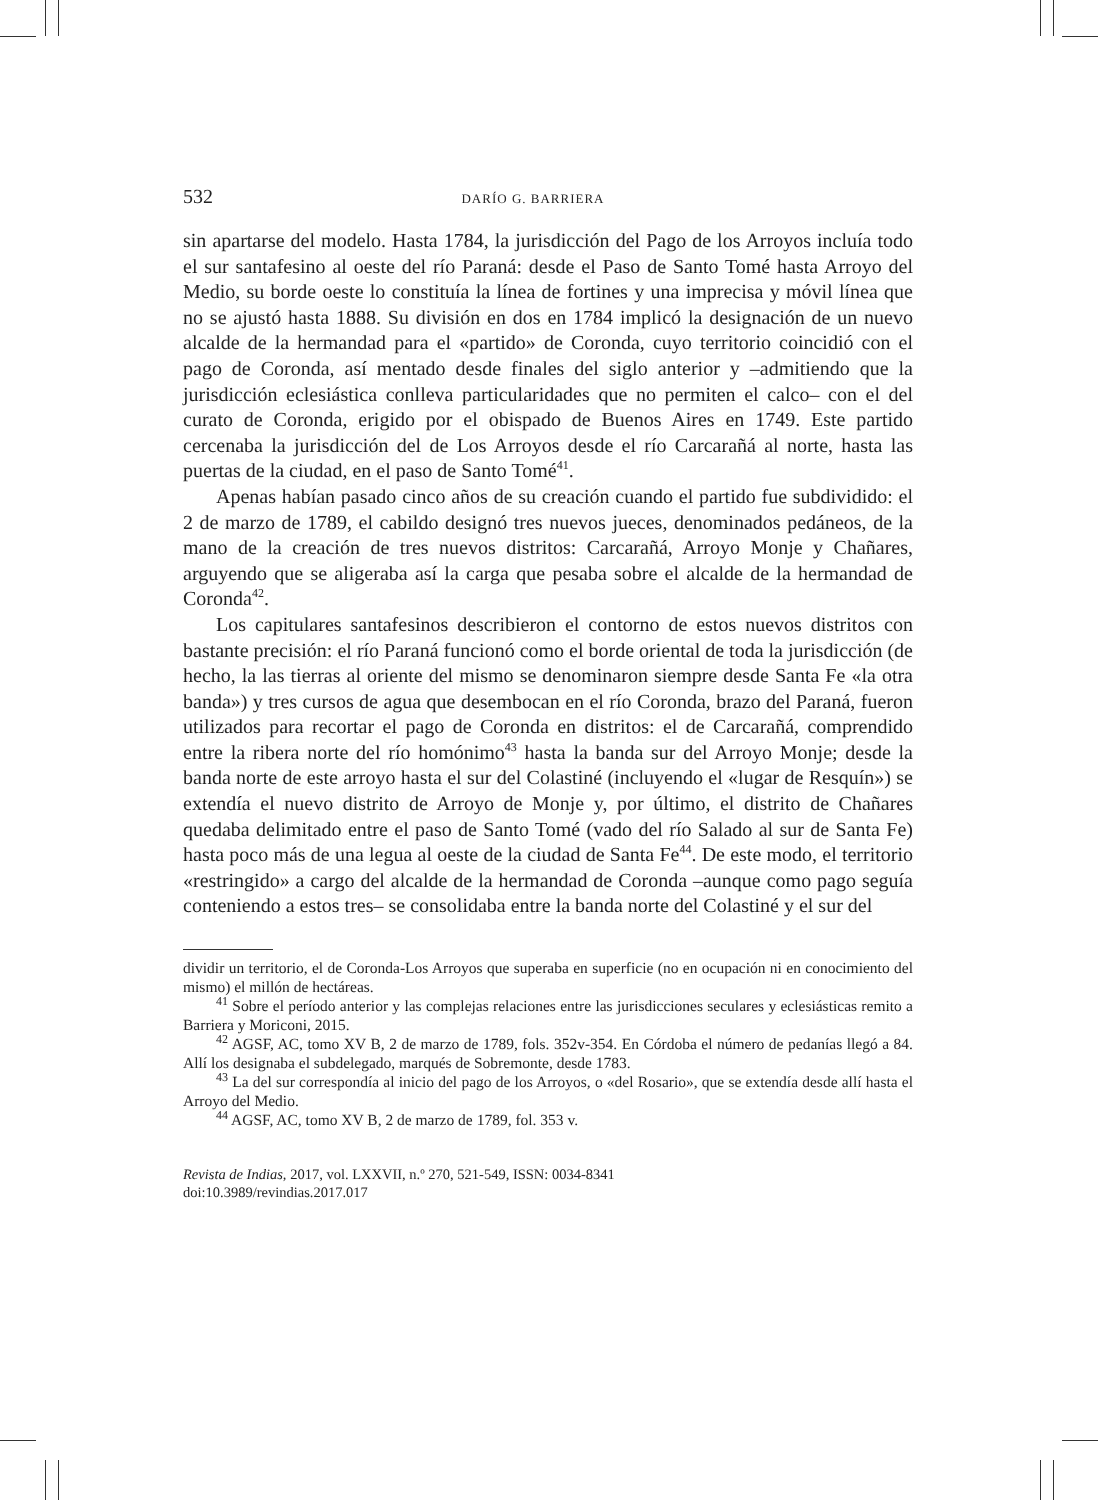532 DARÍO G. BARRIERA
sin apartarse del modelo. Hasta 1784, la jurisdicción del Pago de los Arroyos incluía todo el sur santafesino al oeste del río Paraná: desde el Paso de Santo Tomé hasta Arroyo del Medio, su borde oeste lo constituía la línea de fortines y una imprecisa y móvil línea que no se ajustó hasta 1888. Su división en dos en 1784 implicó la designación de un nuevo alcalde de la hermandad para el «partido» de Coronda, cuyo territorio coincidió con el pago de Coronda, así mentado desde finales del siglo anterior y –admitiendo que la jurisdicción eclesiástica conlleva particularidades que no permiten el calco– con el del curato de Coronda, erigido por el obispado de Buenos Aires en 1749. Este partido cercenaba la jurisdicción del de Los Arroyos desde el río Carcarañá al norte, hasta las puertas de la ciudad, en el paso de Santo Tomé<sup>41</sup>.
Apenas habían pasado cinco años de su creación cuando el partido fue subdividido: el 2 de marzo de 1789, el cabildo designó tres nuevos jueces, denominados pedáneos, de la mano de la creación de tres nuevos distritos: Carcarañá, Arroyo Monje y Chañares, arguyendo que se aligeraba así la carga que pesaba sobre el alcalde de la hermandad de Coronda<sup>42</sup>.
Los capitulares santafesinos describieron el contorno de estos nuevos distritos con bastante precisión: el río Paraná funcionó como el borde oriental de toda la jurisdicción (de hecho, la las tierras al oriente del mismo se denominaron siempre desde Santa Fe «la otra banda») y tres cursos de agua que desembocan en el río Coronda, brazo del Paraná, fueron utilizados para recortar el pago de Coronda en distritos: el de Carcarañá, comprendido entre la ribera norte del río homónimo<sup>43</sup> hasta la banda sur del Arroyo Monje; desde la banda norte de este arroyo hasta el sur del Colastiné (incluyendo el «lugar de Resquín») se extendía el nuevo distrito de Arroyo de Monje y, por último, el distrito de Chañares quedaba delimitado entre el paso de Santo Tomé (vado del río Salado al sur de Santa Fe) hasta poco más de una legua al oeste de la ciudad de Santa Fe<sup>44</sup>. De este modo, el territorio «restringido» a cargo del alcalde de la hermandad de Coronda –aunque como pago seguía conteniendo a estos tres– se consolidaba entre la banda norte del Colastiné y el sur del
dividir un territorio, el de Coronda-Los Arroyos que superaba en superficie (no en ocupación ni en conocimiento del mismo) el millón de hectáreas.
<sup>41</sup> Sobre el período anterior y las complejas relaciones entre las jurisdicciones seculares y eclesiásticas remito a Barriera y Moriconi, 2015.
<sup>42</sup> AGSF, AC, tomo XV B, 2 de marzo de 1789, fols. 352v-354. En Córdoba el número de pedanías llegó a 84. Allí los designaba el subdelegado, marqués de Sobremonte, desde 1783.
<sup>43</sup> La del sur correspondía al inicio del pago de los Arroyos, o «del Rosario», que se extendía desde allí hasta el Arroyo del Medio.
<sup>44</sup> AGSF, AC, tomo XV B, 2 de marzo de 1789, fol. 353 v.
Revista de Indias, 2017, vol. LXXVII, n.º 270, 521-549, ISSN: 0034-8341
doi:10.3989/revindias.2017.017